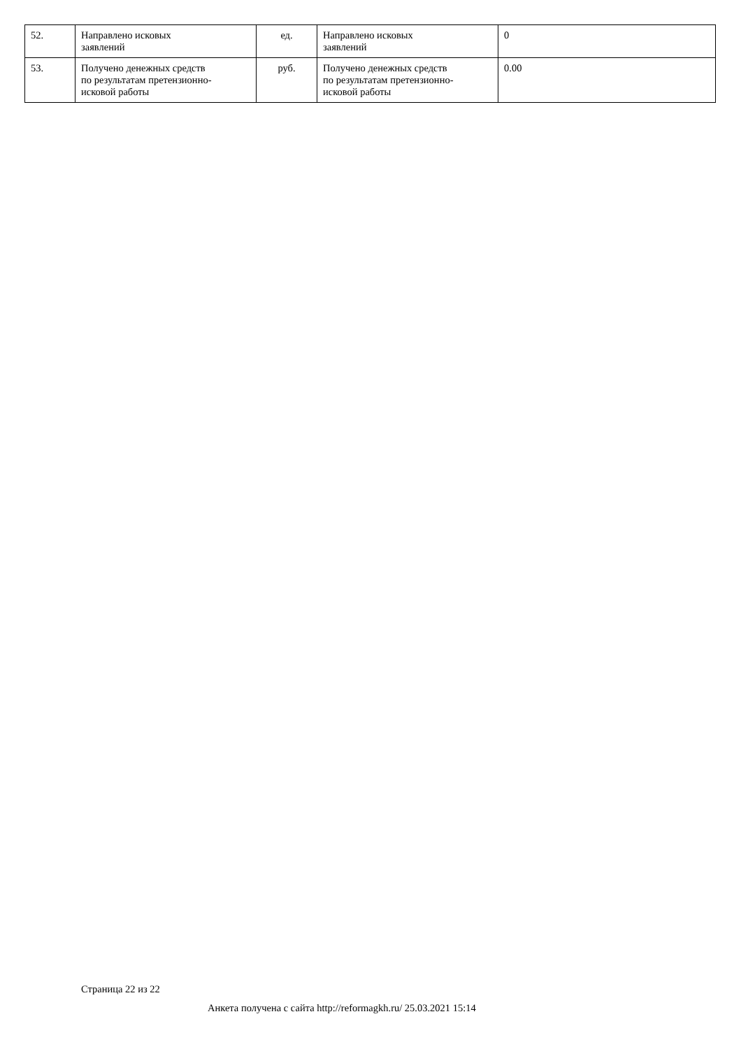| 52. | Направлено исковых заявлений | ед. | Направлено исковых заявлений | 0 |
| 53. | Получено денежных средств по результатам претензионно- исковой работы | руб. | Получено денежных средств по результатам претензионно- исковой работы | 0.00 |
Страница 22 из 22
Анкета получена с сайта http://reformagkh.ru/ 25.03.2021 15:14